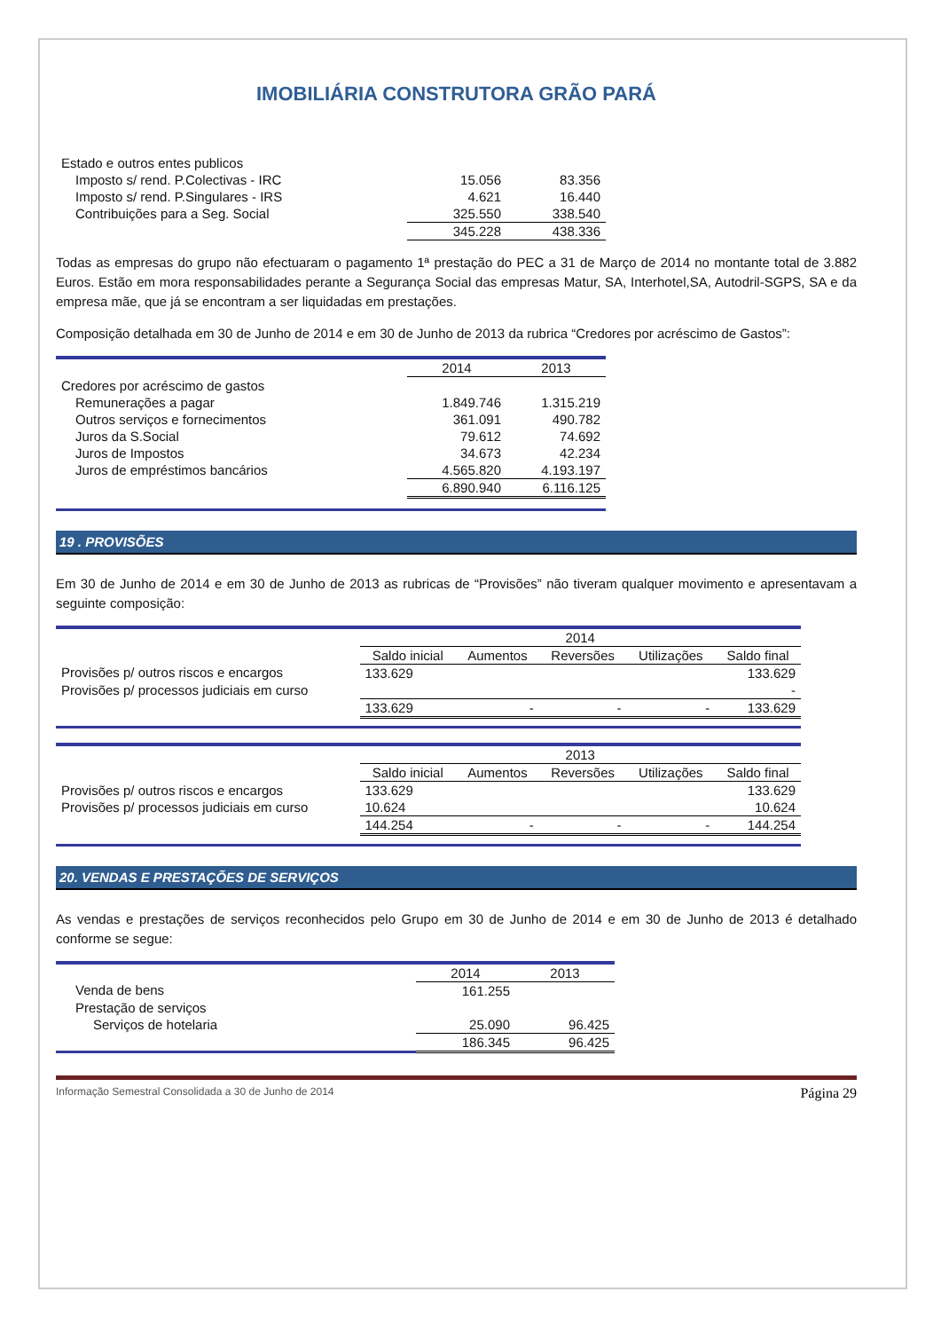IMOBILIÁRIA CONSTRUTORA GRÃO PARÁ
| Estado e outros entes publicos | | |
| Imposto s/ rend. P.Colectivas - IRC | 15.056 | 83.356 |
| Imposto s/ rend. P.Singulares - IRS | 4.621 | 16.440 |
| Contribuições para a Seg. Social | 325.550 | 338.540 |
| | 345.228 | 438.336 |
Todas as empresas do grupo não efectuaram o pagamento 1ª prestação do PEC a 31 de Março de 2014 no montante total de 3.882 Euros. Estão em mora responsabilidades perante a Segurança Social das empresas Matur, SA, Interhotel,SA, Autodril-SGPS, SA e da empresa mãe, que já se encontram a ser liquidadas em prestações.
Composição detalhada em 30 de Junho de 2014 e em 30 de Junho de 2013 da rubrica “Credores por acréscimo de Gastos”:
| | 2014 | 2013 |
| --- | --- | --- |
| Credores por acréscimo de gastos | | |
| Remunerações a pagar | 1.849.746 | 1.315.219 |
| Outros serviços e fornecimentos | 361.091 | 490.782 |
| Juros da S.Social | 79.612 | 74.692 |
| Juros de Impostos | 34.673 | 42.234 |
| Juros de empréstimos bancários | 4.565.820 | 4.193.197 |
| | 6.890.940 | 6.116.125 |
19 . PROVISÕES
Em 30 de Junho de 2014 e em 30 de Junho de 2013 as rubricas de “Provisões” não tiveram qualquer movimento e apresentavam a seguinte composição:
| | 2014 | | | | |
| --- | --- | --- | --- | --- | --- |
| | Saldo inicial | Aumentos | Reversões | Utilizações | Saldo final |
| Provisões p/ outros riscos e encargos | 133.629 | | | | 133.629 |
| Provisões p/ processos judiciais em curso | | | | | - |
| | 133.629 | - | - | - | 133.629 |
| | 2013 | | | | |
| --- | --- | --- | --- | --- | --- |
| | Saldo inicial | Aumentos | Reversões | Utilizações | Saldo final |
| Provisões p/ outros riscos e encargos | 133.629 | | | | 133.629 |
| Provisões p/ processos judiciais em curso | 10.624 | | | | 10.624 |
| | 144.254 | - | - | - | 144.254 |
20. VENDAS E PRESTAÇÕES DE SERVIÇOS
As vendas e prestações de serviços reconhecidos pelo Grupo em 30 de Junho de 2014 e em 30 de Junho de 2013 é detalhado conforme se segue:
| | 2014 | 2013 |
| --- | --- | --- |
| Venda de bens | 161.255 | |
| Prestação de serviços | | |
| Serviços de hotelaria | 25.090 | 96.425 |
| | 186.345 | 96.425 |
Informação Semestral Consolidada a 30 de Junho de 2014 Página 29